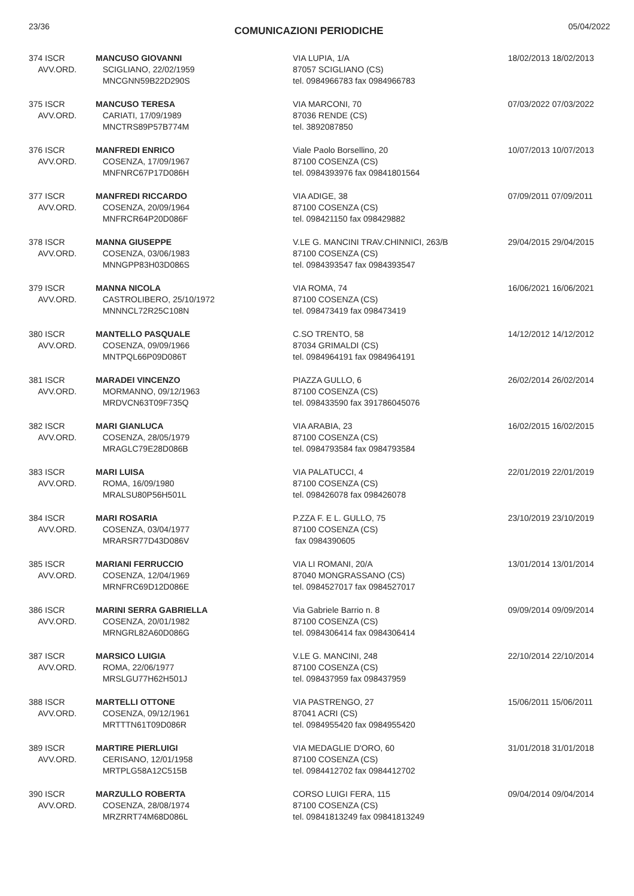23/36 COMUNICAZIONI PERIODICHE 05/04/2022
| 374 ISCR AVV.ORD. | MANCUSO GIOVANNI SCIGLIANO, 22/02/1959 MNCGNN59B22D290S | VIA LUPIA, 1/A 87057 SCIGLIANO (CS) tel. 0984966783 fax 0984966783 | 18/02/2013 18/02/2013 |
| 375 ISCR AVV.ORD. | MANCUSO TERESA CARIATI, 17/09/1989 MNCTRS89P57B774M | VIA MARCONI, 70 87036 RENDE (CS) tel. 3892087850 | 07/03/2022 07/03/2022 |
| 376 ISCR AVV.ORD. | MANFREDI ENRICO COSENZA, 17/09/1967 MNFNRC67P17D086H | Viale Paolo Borsellino, 20 87100 COSENZA (CS) tel. 0984393976 fax 09841801564 | 10/07/2013 10/07/2013 |
| 377 ISCR AVV.ORD. | MANFREDI RICCARDO COSENZA, 20/09/1964 MNFRCR64P20D086F | VIA ADIGE, 38 87100 COSENZA (CS) tel. 098421150 fax 098429882 | 07/09/2011 07/09/2011 |
| 378 ISCR AVV.ORD. | MANNA GIUSEPPE COSENZA, 03/06/1983 MNNGPP83H03D086S | V.LE G. MANCINI TRAV.CHINNICI, 263/B 87100 COSENZA (CS) tel. 0984393547 fax 0984393547 | 29/04/2015 29/04/2015 |
| 379 ISCR AVV.ORD. | MANNA NICOLA CASTROLIBERO, 25/10/1972 MNNNCL72R25C108N | VIA ROMA, 74 87100 COSENZA (CS) tel. 098473419 fax 098473419 | 16/06/2021 16/06/2021 |
| 380 ISCR AVV.ORD. | MANTELLO PASQUALE COSENZA, 09/09/1966 MNTPQL66P09D086T | C.SO TRENTO, 58 87034 GRIMALDI (CS) tel. 0984964191 fax 0984964191 | 14/12/2012 14/12/2012 |
| 381 ISCR AVV.ORD. | MARADEI VINCENZO MORMANNO, 09/12/1963 MRDVCN63T09F735Q | PIAZZA GULLO, 6 87100 COSENZA (CS) tel. 098433590 fax 391786045076 | 26/02/2014 26/02/2014 |
| 382 ISCR AVV.ORD. | MARI GIANLUCA COSENZA, 28/05/1979 MRAGLC79E28D086B | VIA ARABIA, 23 87100 COSENZA (CS) tel. 0984793584 fax 0984793584 | 16/02/2015 16/02/2015 |
| 383 ISCR AVV.ORD. | MARI LUISA ROMA, 16/09/1980 MRALSU80P56H501L | VIA PALATUCCI, 4 87100 COSENZA (CS) tel. 098426078 fax 098426078 | 22/01/2019 22/01/2019 |
| 384 ISCR AVV.ORD. | MARI ROSARIA COSENZA, 03/04/1977 MRARSR77D43D086V | P.ZZA F. E L. GULLO, 75 87100 COSENZA (CS) fax 0984390605 | 23/10/2019 23/10/2019 |
| 385 ISCR AVV.ORD. | MARIANI FERRUCCIO COSENZA, 12/04/1969 MRNFRC69D12D086E | VIA LI ROMANI, 20/A 87040 MONGRASSANO (CS) tel. 0984527017 fax 0984527017 | 13/01/2014 13/01/2014 |
| 386 ISCR AVV.ORD. | MARINI SERRA GABRIELLA COSENZA, 20/01/1982 MRNGRL82A60D086G | Via Gabriele Barrio n. 8 87100 COSENZA (CS) tel. 0984306414 fax 0984306414 | 09/09/2014 09/09/2014 |
| 387 ISCR AVV.ORD. | MARSICO LUIGIA ROMA, 22/06/1977 MRSLGU77H62H501J | V.LE G. MANCINI, 248 87100 COSENZA (CS) tel. 098437959 fax 098437959 | 22/10/2014 22/10/2014 |
| 388 ISCR AVV.ORD. | MARTELLI OTTONE COSENZA, 09/12/1961 MRTTTN61T09D086R | VIA PASTRENGO, 27 87041 ACRI (CS) tel. 0984955420 fax 0984955420 | 15/06/2011 15/06/2011 |
| 389 ISCR AVV.ORD. | MARTIRE PIERLUIGI CERISANO, 12/01/1958 MRTPLG58A12C515B | VIA MEDAGLIE D'ORO, 60 87100 COSENZA (CS) tel. 0984412702 fax 0984412702 | 31/01/2018 31/01/2018 |
| 390 ISCR AVV.ORD. | MARZULLO ROBERTA COSENZA, 28/08/1974 MRZRRT74M68D086L | CORSO LUIGI FERA, 115 87100 COSENZA (CS) tel. 09841813249 fax 09841813249 | 09/04/2014 09/04/2014 |